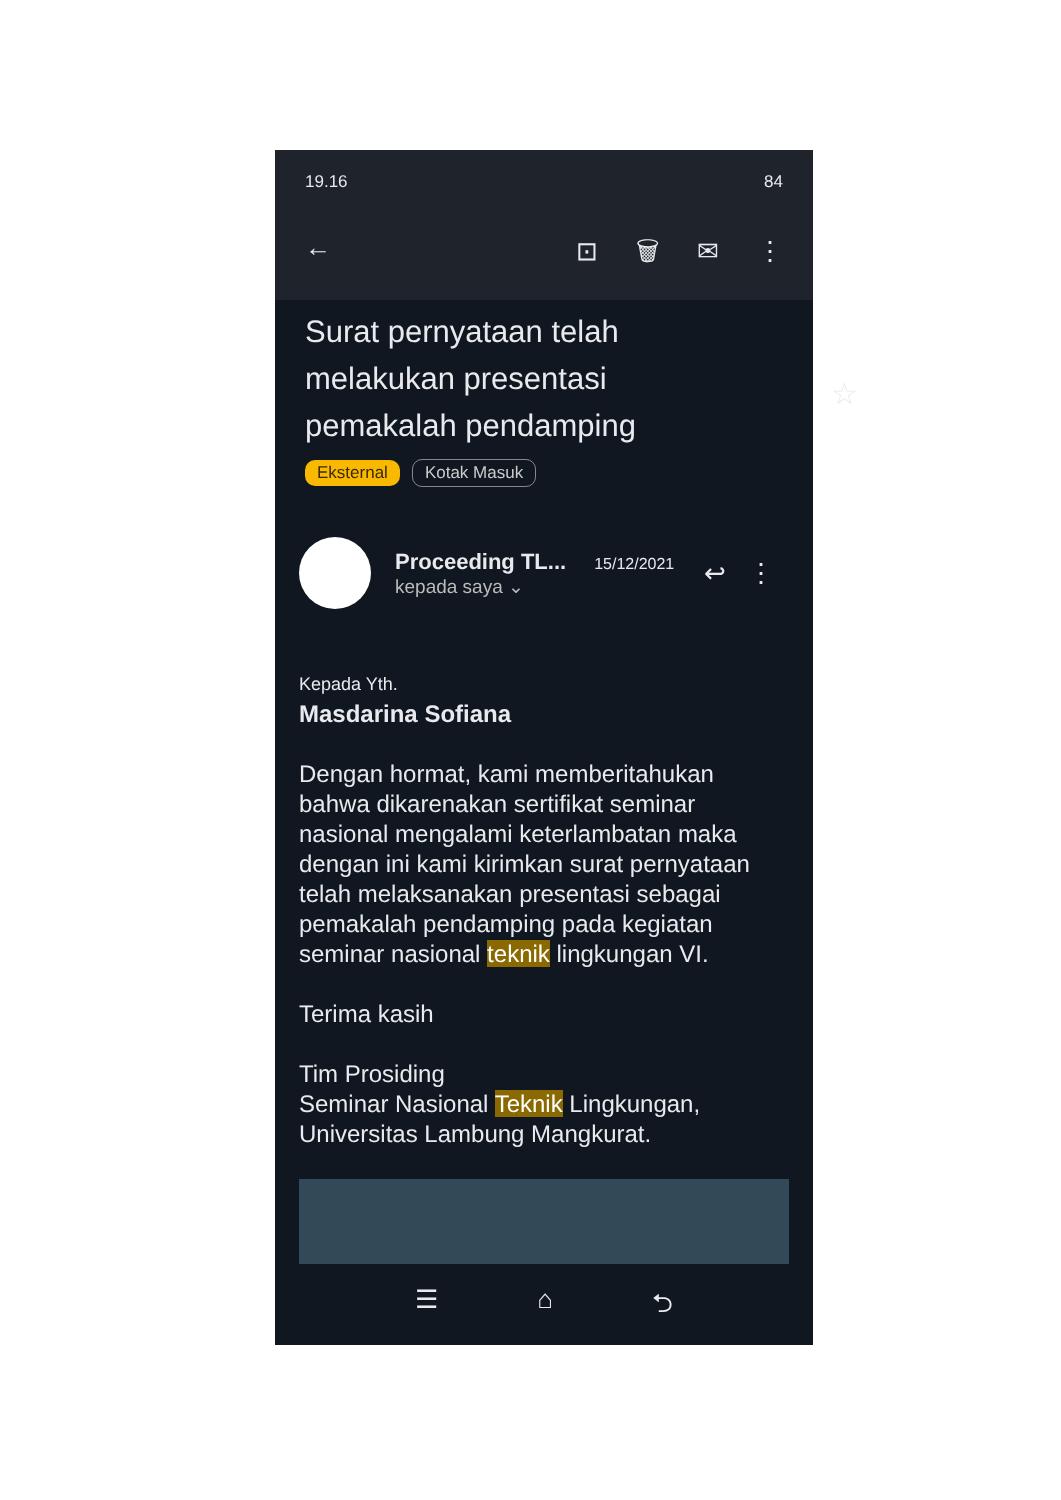19.16 84
← ⊡ 🗑 ✉ ⋮
Surat pernyataan telah melakukan presentasi pemakalah pendamping
☆
Eksternal Kotak Masuk
Proceeding TL... 15/12/2021
kepada saya ⌄
↩ ⋮
Kepada Yth.
Masdarina Sofiana
Dengan hormat, kami memberitahukan bahwa dikarenakan sertifikat seminar nasional mengalami keterlambatan maka dengan ini kami kirimkan surat pernyataan telah melaksanakan presentasi sebagai pemakalah pendamping pada kegiatan seminar nasional teknik lingkungan VI.
Terima kasih
Tim Prosiding
Seminar Nasional Teknik Lingkungan, Universitas Lambung Mangkurat.
☰ ⌂ ⮌